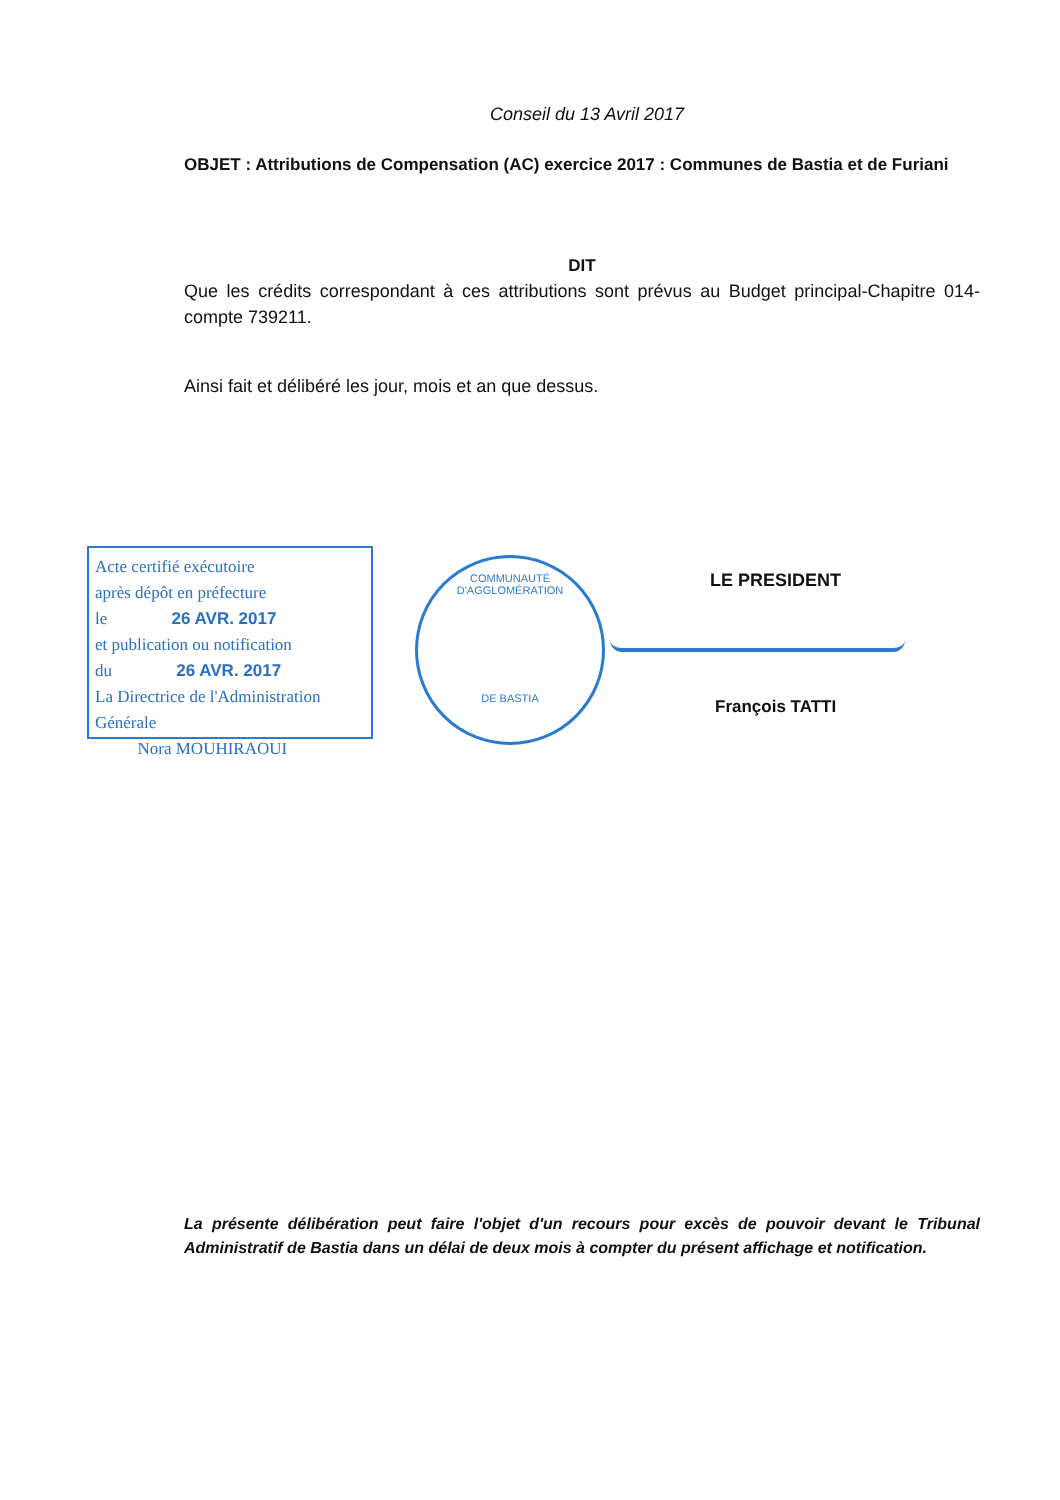Conseil du 13 Avril 2017
OBJET : Attributions de Compensation (AC) exercice 2017 : Communes de Bastia et de Furiani
DIT
Que les crédits correspondant à ces attributions sont prévus au Budget principal-Chapitre 014-compte 739211.
Ainsi fait et délibéré les jour, mois et an que dessus.
Acte certifié exécutoire
après dépôt en préfecture
le 26 AVR. 2017
et publication ou notification
du 26 AVR. 2017
La Directrice de l'Administration Générale
Nora MOUHIRAOUI
COMMUNAUTÉ D'AGGLOMÉRATION
DE BASTIA
LE PRESIDENT
François TATTI
La présente délibération peut faire l'objet d'un recours pour excès de pouvoir devant le Tribunal Administratif de Bastia dans un délai de deux mois à compter du présent affichage et notification.